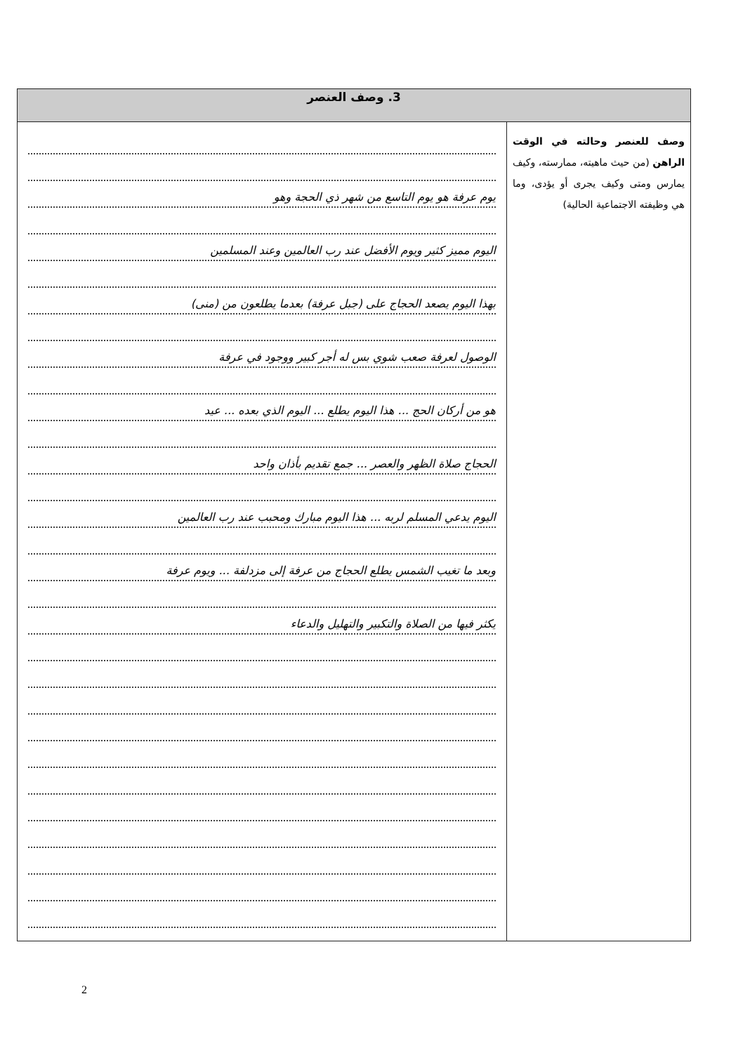| 3. وصف العنصر | |
| --- | --- |
| وصف للعنصر وحالته في الوقت الراهن (من حيث ماهيته، ممارسته، وكيف يمارس ومتى وكيف يجرى أو يؤدى، وما هي وظيفته الاجتماعية الحالية) | يوم عرفة هو يوم التاسع من شهر ذي الحجة وهو اليوم مميز كثير ويوم الأفضل عند رب العالمين وعند المسلمين بهذا اليوم يصعد الحجاج على (جبل عرفة) بعدما يطلعون من (منى) الوصول لعرفة صعب شوي بس له أجر كبير ووجود في عرفة هو من أركان الحج ... هذا اليوم يطلع ... اليوم الذي بعده ... عيد الحجاج صلاة الظهر والعصر ... جمع تقديم بأذان واحد اليوم يدعي المسلم لربه ... هذا اليوم مبارك ومحبب عند رب العالمين وبعد ما تغيب الشمس يطلع الحجاج من عرفة إلى مزدلفة ... ويوم عرفة يكثر فيها من الصلاة والتكبير والتهليل والدعاء |
2